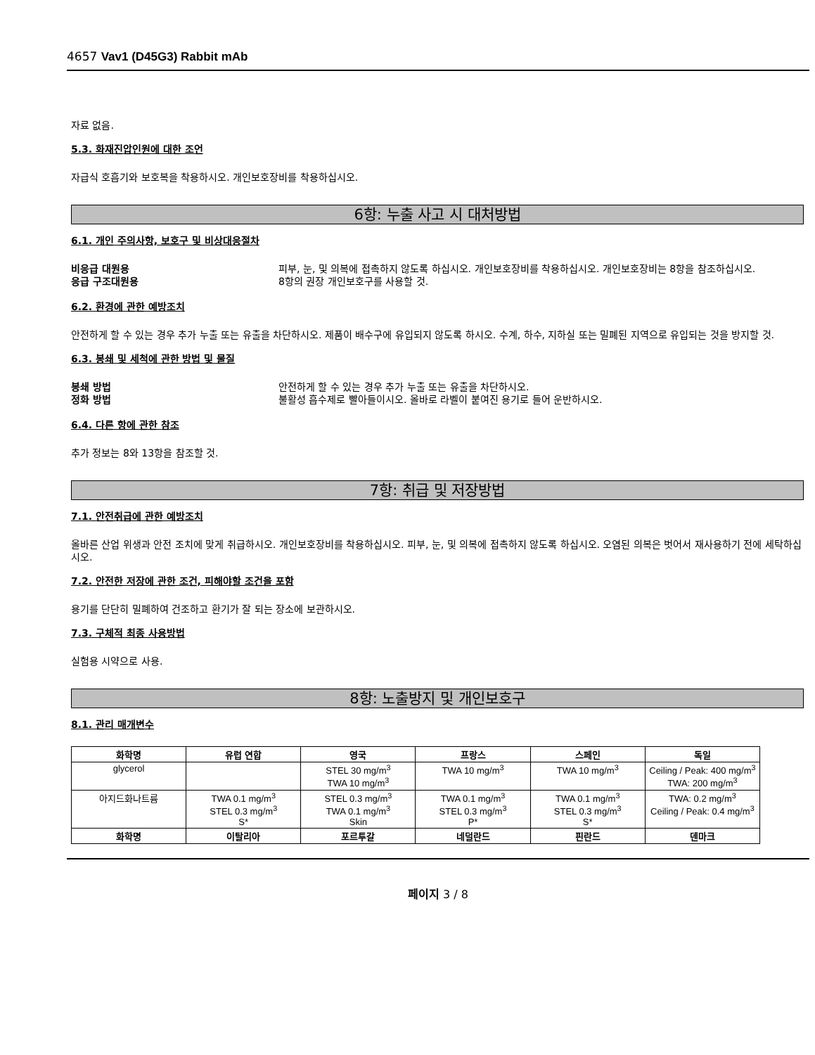4657 Vav1 (D45G3) Rabbit mAb
자료 없음.
5.3. 화재진압인원에 대한 조언
자급식 호흡기와 보호복을 착용하시오. 개인보호장비를 착용하십시오.
6항: 누출 사고 시 대처방법
6.1. 개인 주의사항, 보호구 및 비상대응절차
비응급 대원용 피부, 눈, 및 의복에 접촉하지 않도록 하십시오. 개인보호장비를 착용하십시오. 개인보호장비는 8항을 참조하십시오. 응급 구조대원용 8항의 권장 개인보호구를 사용할 것.
6.2. 환경에 관한 예방조치
안전하게 할 수 있는 경우 추가 누출 또는 유출을 차단하시오. 제품이 배수구에 유입되지 않도록 하시오. 수계, 하수, 지하실 또는 밀폐된 지역으로 유입되는 것을 방지할 것.
6.3. 봉쇄 및 세척에 관한 방법 및 물질
봉쇄 방법 안전하게 할 수 있는 경우 추가 누출 또는 유출을 차단하시오. 정화 방법 불활성 흡수제로 빨아들이시오. 올바로 라벨이 붙여진 용기로 들어 운반하시오.
6.4. 다른 항에 관한 참조
추가 정보는 8와 13항을 참조할 것.
7항: 취급 및 저장방법
7.1. 안전취급에 관한 예방조치
올바른 산업 위생과 안전 조치에 맞게 취급하시오. 개인보호장비를 착용하십시오. 피부, 눈, 및 의복에 접촉하지 않도록 하십시오. 오염된 의복은 벗어서 재사용하기 전에 세탁하십시오.
7.2. 안전한 저장에 관한 조건, 피해야할 조건을 포함
용기를 단단히 밀폐하여 건조하고 환기가 잘 되는 장소에 보관하시오.
7.3. 구체적 최종 사용방법
실험용 시약으로 사용.
8항: 노출방지 및 개인보호구
8.1. 관리 매개변수
| 화학명 | 유럽 연합 | 영국 | 프랑스 | 스페인 | 독일 |
| --- | --- | --- | --- | --- | --- |
| glycerol | | STEL 30 mg/m<sup>3</sup> TWA 10 mg/m<sup>3</sup> | TWA 10 mg/m<sup>3</sup> | TWA 10 mg/m<sup>3</sup> | Ceiling / Peak: 400 mg/m<sup>3</sup> TWA: 200 mg/m<sup>3</sup> |
| 아지드화나트륨 | TWA 0.1 mg/m<sup>3</sup> STEL 0.3 mg/m<sup>3</sup> S* | STEL 0.3 mg/m<sup>3</sup> TWA 0.1 mg/m<sup>3</sup> Skin | TWA 0.1 mg/m<sup>3</sup> STEL 0.3 mg/m<sup>3</sup> P* | TWA 0.1 mg/m<sup>3</sup> STEL 0.3 mg/m<sup>3</sup> S* | TWA: 0.2 mg/m<sup>3</sup> Ceiling / Peak: 0.4 mg/m<sup>3</sup> |
| 화학명 | 이탈리아 | 포르투갈 | 네덜란드 | 핀란드 | 덴마크 |
페이지 3 / 8